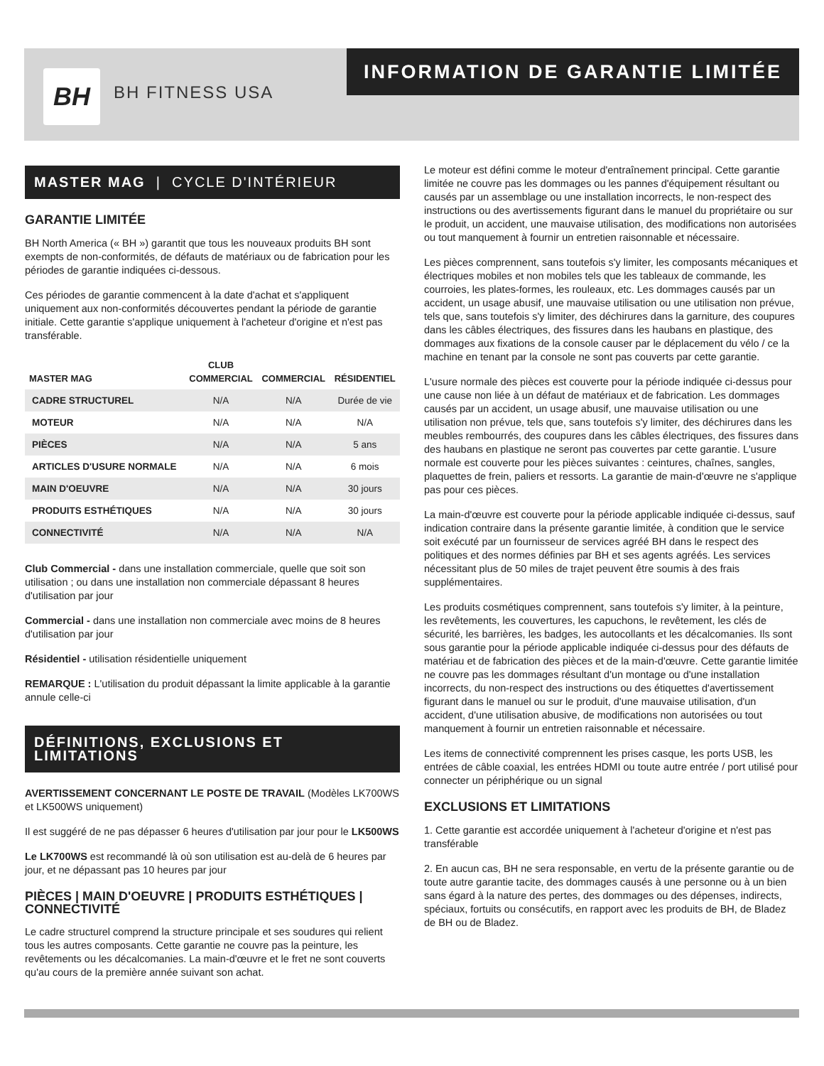INFORMATION DE GARANTIE LIMITÉE
BH BH FITNESS USA
MASTER MAG | CYCLE D'INTÉRIEUR
GARANTIE LIMITÉE
BH North America (« BH ») garantit que tous les nouveaux produits BH sont exempts de non-conformités, de défauts de matériaux ou de fabrication pour les périodes de garantie indiquées ci-dessous.
Ces périodes de garantie commencent à la date d'achat et s'appliquent uniquement aux non-conformités découvertes pendant la période de garantie initiale. Cette garantie s'applique uniquement à l'acheteur d'origine et n'est pas transférable.
| MASTER MAG | CLUB COMMERCIAL | COMMERCIAL | RÉSIDENTIEL |
| --- | --- | --- | --- |
| CADRE STRUCTUREL | N/A | N/A | Durée de vie |
| MOTEUR | N/A | N/A | N/A |
| PIÈCES | N/A | N/A | 5 ans |
| ARTICLES D'USURE NORMALE | N/A | N/A | 6 mois |
| MAIN D'OEUVRE | N/A | N/A | 30 jours |
| PRODUITS ESTHÉTIQUES | N/A | N/A | 30 jours |
| CONNECTIVITÉ | N/A | N/A | N/A |
Club Commercial - dans une installation commerciale, quelle que soit son utilisation ; ou dans une installation non commerciale dépassant 8 heures d'utilisation par jour
Commercial - dans une installation non commerciale avec moins de 8 heures d'utilisation par jour
Résidentiel - utilisation résidentielle uniquement
REMARQUE : L'utilisation du produit dépassant la limite applicable à la garantie annule celle-ci
DÉFINITIONS, EXCLUSIONS ET LIMITATIONS
AVERTISSEMENT CONCERNANT LE POSTE DE TRAVAIL (Modèles LK700WS et LK500WS uniquement)
Il est suggéré de ne pas dépasser 6 heures d'utilisation par jour pour le LK500WS
Le LK700WS est recommandé là où son utilisation est au-delà de 6 heures par jour, et ne dépassant pas 10 heures par jour
PIÈCES | MAIN D'OEUVRE | PRODUITS ESTHÉTIQUES | CONNECTIVITÉ
Le cadre structurel comprend la structure principale et ses soudures qui relient tous les autres composants. Cette garantie ne couvre pas la peinture, les revêtements ou les décalcomanies. La main-d'œuvre et le fret ne sont couverts qu'au cours de la première année suivant son achat.
Le moteur est défini comme le moteur d'entraînement principal. Cette garantie limitée ne couvre pas les dommages ou les pannes d'équipement résultant ou causés par un assemblage ou une installation incorrects, le non-respect des instructions ou des avertissements figurant dans le manuel du propriétaire ou sur le produit, un accident, une mauvaise utilisation, des modifications non autorisées ou tout manquement à fournir un entretien raisonnable et nécessaire.
Les pièces comprennent, sans toutefois s'y limiter, les composants mécaniques et électriques mobiles et non mobiles tels que les tableaux de commande, les courroies, les plates-formes, les rouleaux, etc. Les dommages causés par un accident, un usage abusif, une mauvaise utilisation ou une utilisation non prévue, tels que, sans toutefois s'y limiter, des déchirures dans la garniture, des coupures dans les câbles électriques, des fissures dans les haubans en plastique, des dommages aux fixations de la console causer par le déplacement du vélo / ce la machine en tenant par la console ne sont pas couverts par cette garantie.
L'usure normale des pièces est couverte pour la période indiquée ci-dessus pour une cause non liée à un défaut de matériaux et de fabrication. Les dommages causés par un accident, un usage abusif, une mauvaise utilisation ou une utilisation non prévue, tels que, sans toutefois s'y limiter, des déchirures dans les meubles rembourrés, des coupures dans les câbles électriques, des fissures dans des haubans en plastique ne seront pas couvertes par cette garantie. L'usure normale est couverte pour les pièces suivantes : ceintures, chaînes, sangles, plaquettes de frein, paliers et ressorts. La garantie de main-d'œuvre ne s'applique pas pour ces pièces.
La main-d'œuvre est couverte pour la période applicable indiquée ci-dessus, sauf indication contraire dans la présente garantie limitée, à condition que le service soit exécuté par un fournisseur de services agréé BH dans le respect des politiques et des normes définies par BH et ses agents agréés. Les services nécessitant plus de 50 miles de trajet peuvent être soumis à des frais supplémentaires.
Les produits cosmétiques comprennent, sans toutefois s'y limiter, à la peinture, les revêtements, les couvertures, les capuchons, le revêtement, les clés de sécurité, les barrières, les badges, les autocollants et les décalcomanies. Ils sont sous garantie pour la période applicable indiquée ci-dessus pour des défauts de matériau et de fabrication des pièces et de la main-d'œuvre. Cette garantie limitée ne couvre pas les dommages résultant d'un montage ou d'une installation incorrects, du non-respect des instructions ou des étiquettes d'avertissement figurant dans le manuel ou sur le produit, d'une mauvaise utilisation, d'un accident, d'une utilisation abusive, de modifications non autorisées ou tout manquement à fournir un entretien raisonnable et nécessaire.
Les items de connectivité comprennent les prises casque, les ports USB, les entrées de câble coaxial, les entrées HDMI ou toute autre entrée / port utilisé pour connecter un périphérique ou un signal
EXCLUSIONS ET LIMITATIONS
1. Cette garantie est accordée uniquement à l'acheteur d'origine et n'est pas transférable
2. En aucun cas, BH ne sera responsable, en vertu de la présente garantie ou de toute autre garantie tacite, des dommages causés à une personne ou à un bien sans égard à la nature des pertes, des dommages ou des dépenses, indirects, spéciaux, fortuits ou consécutifs, en rapport avec les produits de BH, de Bladez de BH ou de Bladez.